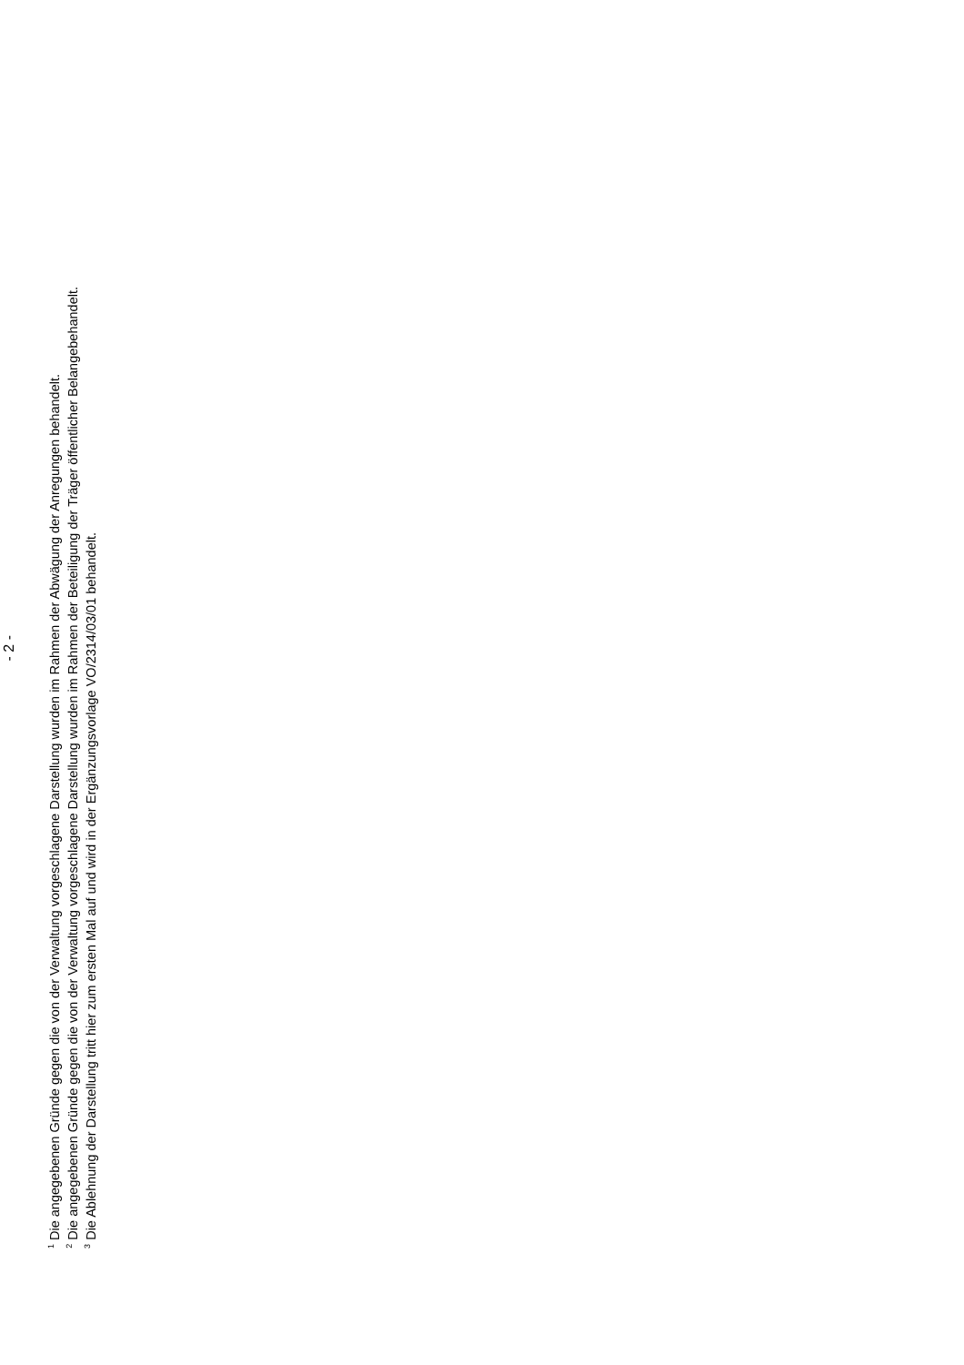- 2 -
<sup>1</sup> Die angegebenen Gründe gegen die von der Verwaltung vorgeschlagene Darstellung wurden im Rahmen der Abwägung der Anregungen behandelt.
<sup>2</sup> Die angegebenen Gründe gegen die von der Verwaltung vorgeschlagene Darstellung wurden im Rahmen der Beteiligung der Träger öffentlicher Belangebehandelt.
<sup>3</sup> Die Ablehnung der Darstellung tritt hier zum ersten Mal auf und wird in der Ergänzungsvorlage VO/2314/03/01 behandelt.